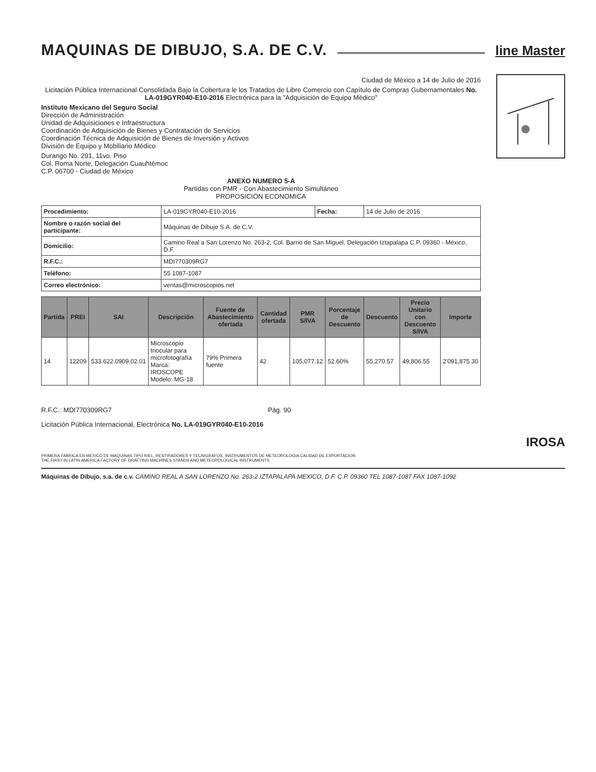MAQUINAS DE DIBUJO, S.A. DE C.V.
line Master
Ciudad de México a 14 de Julio de 2016
Licitación Pública Internacional Consolidada Bajo la Cobertura le los Tratados de Libre Comercio con Capítulo de Compras Gubernamentales No. LA-019GYR040-E10-2016 Electrónica para la "Adquisición de Equipo Médico"
Instituto Mexicano del Seguro Social
Dirección de Administración
Unidad de Adquisiciones e Infraestructura
Coordinación de Adquisición de Bienes y Contratación de Servicios
Coordinación Técnica de Adquisición de Bienes de Inversión y Activos
División de Equipo y Mobiliario Médico
Durango No. 291, 11vo. Piso
Col. Roma Norte, Delegación Cuauhtémoc
C.P. 06700 - Ciudad de México
ANEXO NUMERO 5-A
Partidas con PMR - Con Abastecimiento Simultáneo
PROPOSICIÓN ECONOMICA
| Procedimiento: | LA-019GYR040-E10-2016 | Fecha: | 14 de Julio de 2016 |
| Nombre o razón social del participante: | Máquinas de Dibujo S.A. de C.V. | | |
| Domicilio: | Camino Real a San Lorenzo No. 263-2, Col. Barrio de San Miguel, Delegación Iztapalapa C.P. 09360 - México, D.F. | | |
| R.F.C.: | MDI770309RG7 | | |
| Teléfono: | 55 1087-1087 | | |
| Correo electrónico: | ventas@microscopios.net | | |
| Partida | PREI | SAI | Descripción | Fuente de Abastecimiento ofertada | Cantidad ofertada | PMR S/IVA | Porcentaje de Descuento | Descuento | Precio Unitario con Descuento S/IVA | Importe |
| --- | --- | --- | --- | --- | --- | --- | --- | --- | --- | --- |
| 14 | 12209 | 533.622.0909.02.01 | Microscopio triocular para microfotografía Marca: IROSCOPE Modelo: MG-18 | 79% Primera fuente | 42 | 105,077.12 | 52.60% | 55,270.57 | 49,806.55 | 2'091,875.30 |
R.F.C.: MDI770309RG7 Pág. 90
Licitación Pública Internacional, Electrónica No. LA-019GYR040-E10-2016
IROSA
PRIMERA FABRICA EN MEXICO DE MAQUINAS TIPO RIEL, RESTIRADORES Y TECNIGRAFOS, INSTRUMENTOS DE METEOROLOGIA CALIDAD DE EXPORTACION
THE FIRST IN LATIN AMERICA FACTORY OF DRAFTING MACHINES STANDS AND METEOROLOGICAL INSTRUMENTS
Máquinas de Dibujo, s.a. de c.v. CAMINO REAL A SAN LORENZO No. 263-2 IZTAPALAPA MEXICO, D.F. C.P. 09360 TEL 1087-1087 FAX 1087-1092